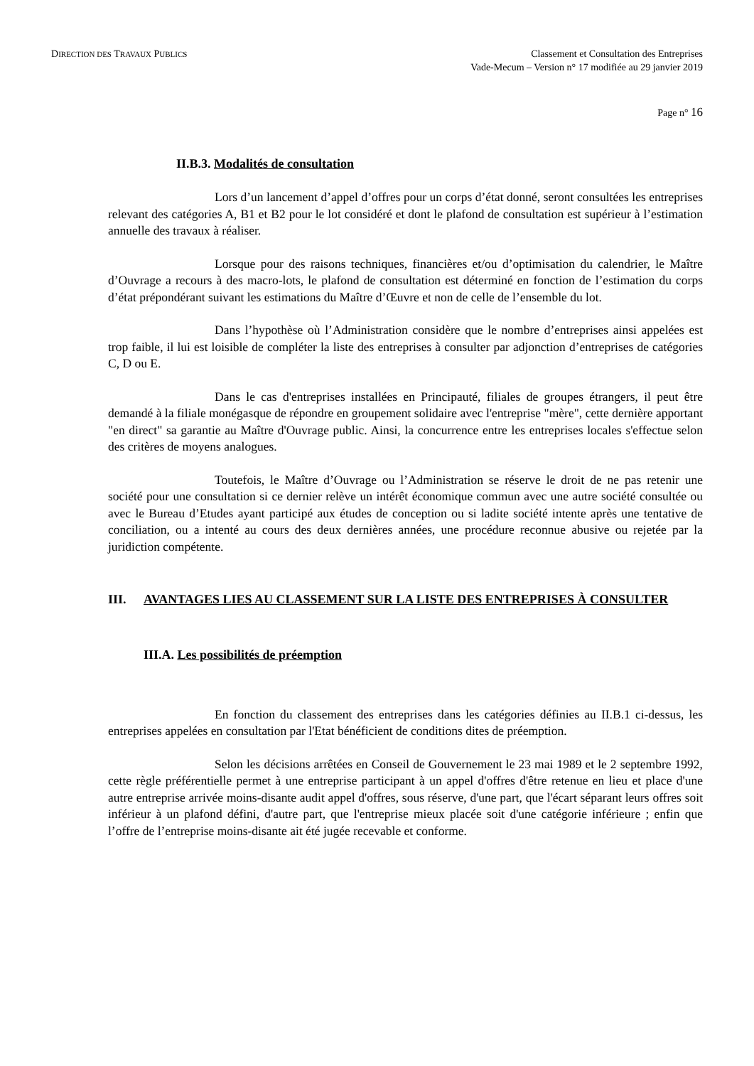DIRECTION DES TRAVAUX PUBLICS
Classement et Consultation des Entreprises
Vade-Mecum – Version n° 17 modifiée au 29 janvier 2019
Page n° 16
II.B.3. Modalités de consultation
Lors d’un lancement d’appel d’offres pour un corps d’état donné, seront consultées les entreprises relevant des catégories A, B1 et B2 pour le lot considéré et dont le plafond de consultation est supérieur à l’estimation annuelle des travaux à réaliser.
Lorsque pour des raisons techniques, financières et/ou d’optimisation du calendrier, le Maître d’Ouvrage a recours à des macro-lots, le plafond de consultation est déterminé en fonction de l’estimation du corps d’état prépondérant suivant les estimations du Maître d’Œuvre et non de celle de l’ensemble du lot.
Dans l’hypothèse où l’Administration considère que le nombre d’entreprises ainsi appelées est trop faible, il lui est loisible de compléter la liste des entreprises à consulter par adjonction d’entreprises de catégories C, D ou E.
Dans le cas d'entreprises installées en Principauté, filiales de groupes étrangers, il peut être demandé à la filiale monégasque de répondre en groupement solidaire avec l'entreprise "mère", cette dernière apportant "en direct" sa garantie au Maître d'Ouvrage public. Ainsi, la concurrence entre les entreprises locales s'effectue selon des critères de moyens analogues.
Toutefois, le Maître d’Ouvrage ou l’Administration se réserve le droit de ne pas retenir une société pour une consultation si ce dernier relève un intérêt économique commun avec une autre société consultée ou avec le Bureau d’Etudes ayant participé aux études de conception ou si ladite société intente après une tentative de conciliation, ou a intenté au cours des deux dernières années, une procédure reconnue abusive ou rejetée par la juridiction compétente.
III. AVANTAGES LIES AU CLASSEMENT SUR LA LISTE DES ENTREPRISES À CONSULTER
III.A. Les possibilités de préemption
En fonction du classement des entreprises dans les catégories définies au II.B.1 ci-dessus, les entreprises appelées en consultation par l'Etat bénéficient de conditions dites de préemption.
Selon les décisions arrêtées en Conseil de Gouvernement le 23 mai 1989 et le 2 septembre 1992, cette règle préférentielle permet à une entreprise participant à un appel d'offres d'être retenue en lieu et place d'une autre entreprise arrivée moins-disante audit appel d'offres, sous réserve, d'une part, que l'écart séparant leurs offres soit inférieur à un plafond défini, d'autre part, que l'entreprise mieux placée soit d'une catégorie inférieure ; enfin que l’offre de l’entreprise moins-disante ait été jugée recevable et conforme.